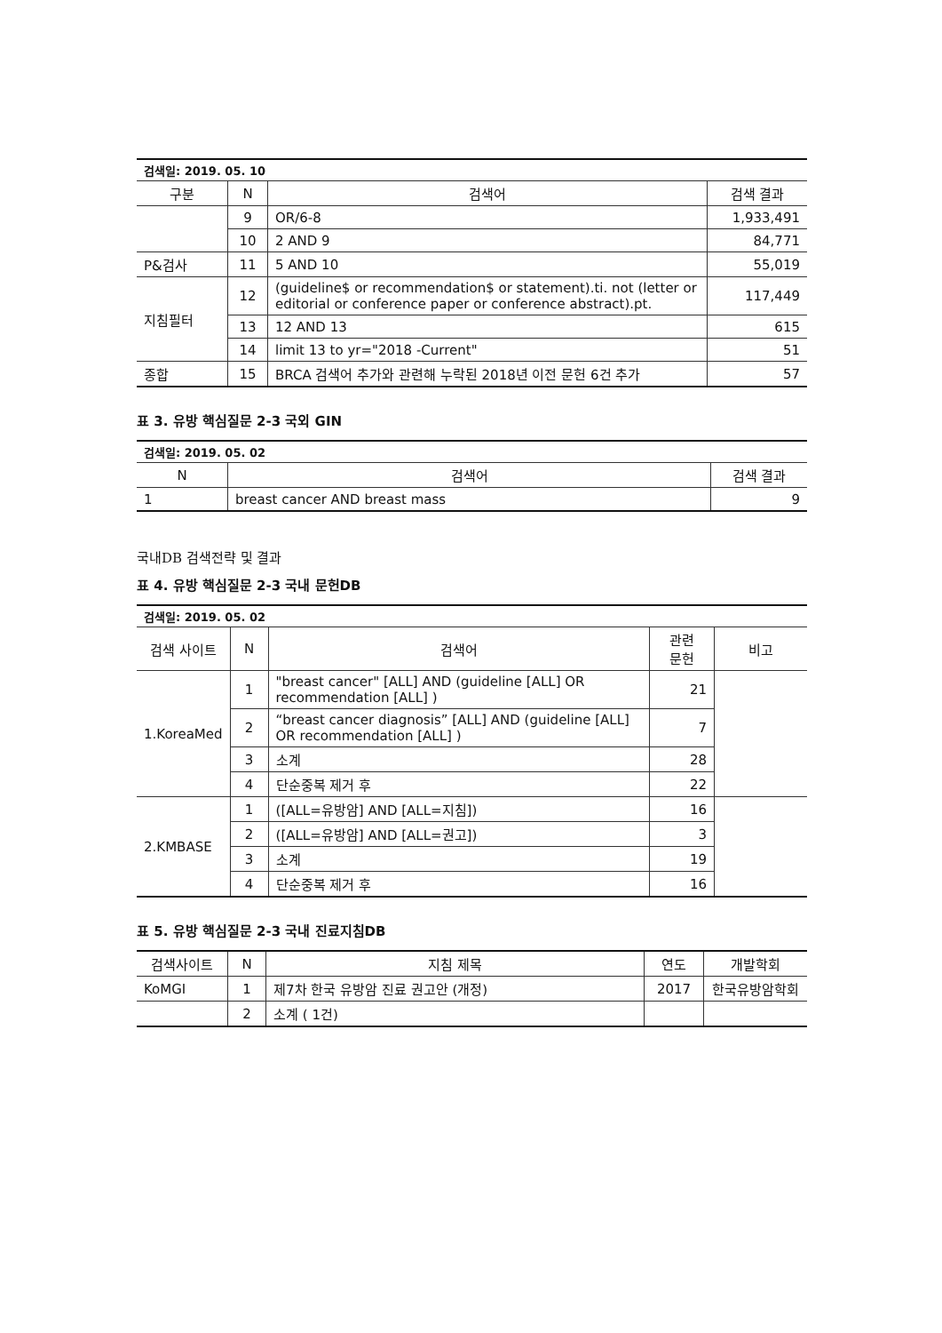| 검색일: 2019. 05. 10 | | | |
| 구분 | N | 검색어 | 검색 결과 |
| | 9 | OR/6-8 | 1,933,491 |
| | 10 | 2 AND 9 | 84,771 |
| P&검사 | 11 | 5 AND 10 | 55,019 |
| 지침필터 | 12 | (guideline$ or recommendation$ or statement).ti. not (letter or editorial or conference paper or conference abstract).pt. | 117,449 |
| | 13 | 12 AND 13 | 615 |
| | 14 | limit 13 to yr="2018 -Current" | 51 |
| 종합 | 15 | BRCA 검색어 추가와 관련해 누락된 2018년 이전 문헌 6건 추가 | 57 |
표 3. 유방 핵심질문 2-3 국외 GIN
| 검색일: 2019. 05. 02 | | |
| N | 검색어 | 검색 결과 |
| 1 | breast cancer AND breast mass | 9 |
국내DB 검색전략 및 결과
표 4. 유방 핵심질문 2-3 국내 문헌DB
| 검색일: 2019. 05. 02 | | | | |
| 검색 사이트 | N | 검색어 | 관련 문헌 | 비고 |
| 1.KoreaMed | 1 | "breast cancer" [ALL] AND (guideline [ALL] OR recommendation [ALL] ) | 21 | |
| | 2 | “breast cancer diagnosis” [ALL] AND (guideline [ALL] OR recommendation [ALL] ) | 7 | |
| | 3 | 소계 | 28 | |
| | 4 | 단순중복 제거 후 | 22 | |
| 2.KMBASE | 1 | ([ALL=유방암] AND [ALL=지침]) | 16 | |
| | 2 | ([ALL=유방암] AND [ALL=권고]) | 3 | |
| | 3 | 소계 | 19 | |
| | 4 | 단순중복 제거 후 | 16 | |
표 5. 유방 핵심질문 2-3 국내 진료지침DB
| 검색사이트 | N | 지침 제목 | 연도 | 개발학회 |
| --- | --- | --- | --- | --- |
| KoMGI | 1 | 제7차 한국 유방암 진료 권고안 (개정) | 2017 | 한국유방암학회 |
| | 2 | 소계 ( 1건) | | |